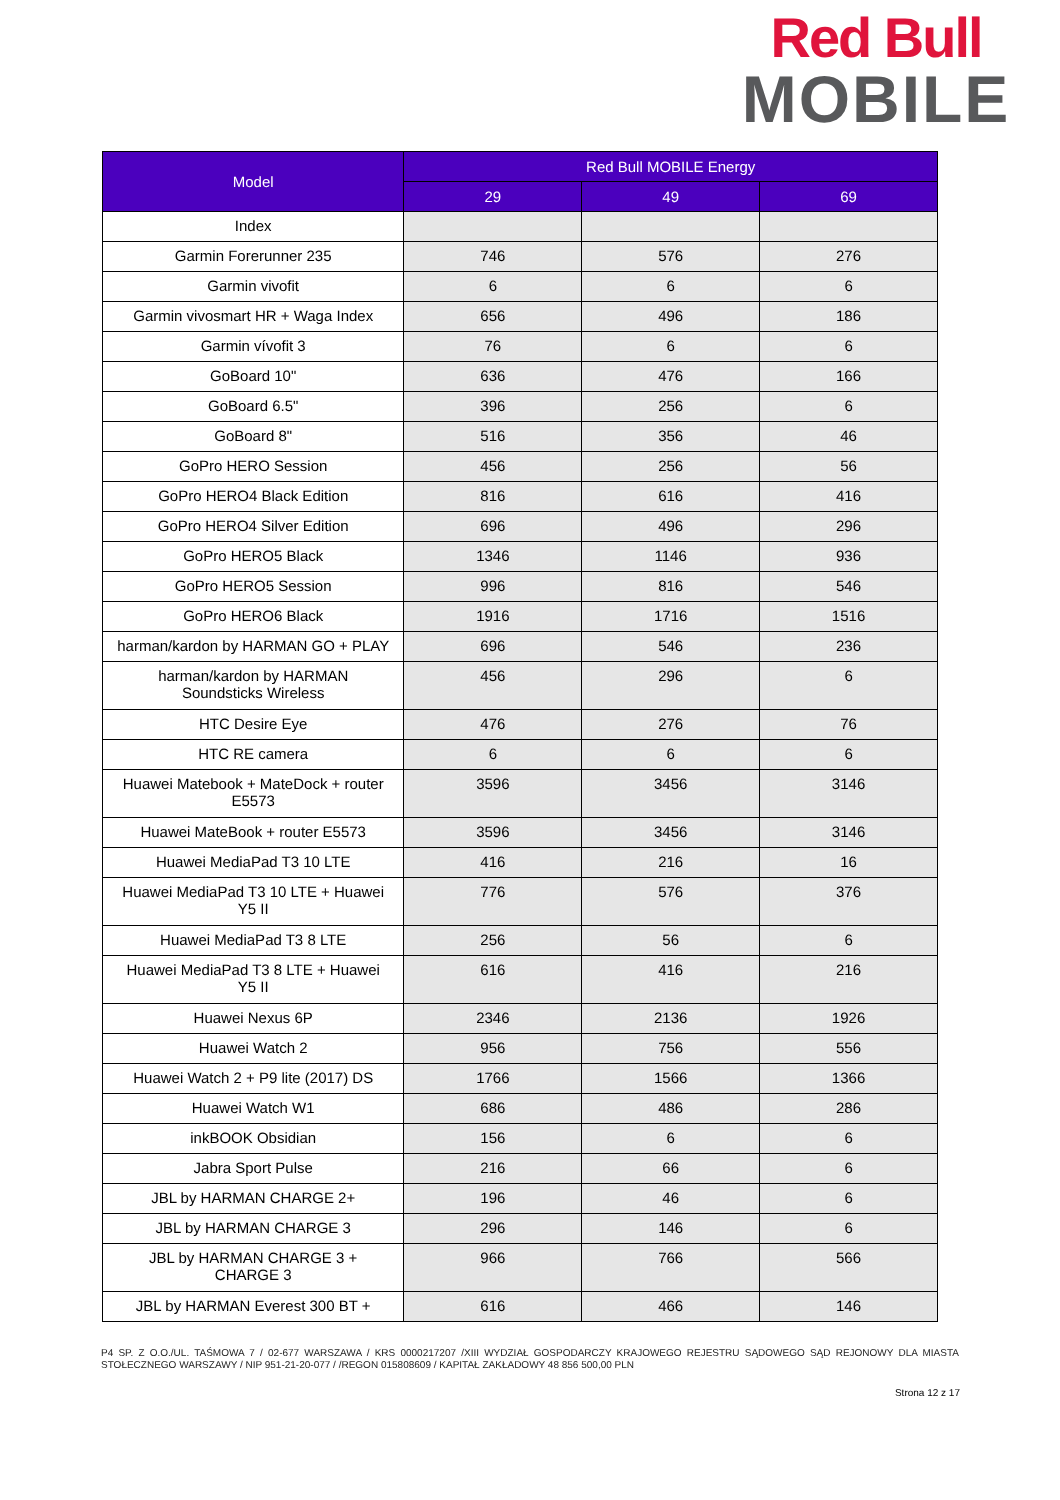Red Bull
MOBILE
| Model | Red Bull MOBILE Energy | | |
| --- | --- | --- | --- |
| | 29 | 49 | 69 |
| Index | | | |
| Garmin Forerunner 235 | 746 | 576 | 276 |
| Garmin vivofit | 6 | 6 | 6 |
| Garmin vivosmart HR + Waga Index | 656 | 496 | 186 |
| Garmin vívofit 3 | 76 | 6 | 6 |
| GoBoard 10" | 636 | 476 | 166 |
| GoBoard 6.5" | 396 | 256 | 6 |
| GoBoard 8" | 516 | 356 | 46 |
| GoPro HERO Session | 456 | 256 | 56 |
| GoPro HERO4 Black Edition | 816 | 616 | 416 |
| GoPro HERO4 Silver Edition | 696 | 496 | 296 |
| GoPro HERO5 Black | 1346 | 1146 | 936 |
| GoPro HERO5 Session | 996 | 816 | 546 |
| GoPro HERO6 Black | 1916 | 1716 | 1516 |
| harman/kardon by HARMAN GO + PLAY | 696 | 546 | 236 |
| harman/kardon by HARMAN Soundsticks Wireless | 456 | 296 | 6 |
| HTC Desire Eye | 476 | 276 | 76 |
| HTC RE camera | 6 | 6 | 6 |
| Huawei Matebook + MateDock + router E5573 | 3596 | 3456 | 3146 |
| Huawei MateBook + router E5573 | 3596 | 3456 | 3146 |
| Huawei MediaPad T3 10 LTE | 416 | 216 | 16 |
| Huawei MediaPad T3 10 LTE + Huawei Y5 II | 776 | 576 | 376 |
| Huawei MediaPad T3 8 LTE | 256 | 56 | 6 |
| Huawei MediaPad T3 8 LTE + Huawei Y5 II | 616 | 416 | 216 |
| Huawei Nexus 6P | 2346 | 2136 | 1926 |
| Huawei Watch 2 | 956 | 756 | 556 |
| Huawei Watch 2 + P9 lite (2017) DS | 1766 | 1566 | 1366 |
| Huawei Watch W1 | 686 | 486 | 286 |
| inkBOOK Obsidian | 156 | 6 | 6 |
| Jabra Sport Pulse | 216 | 66 | 6 |
| JBL by HARMAN CHARGE 2+ | 196 | 46 | 6 |
| JBL by HARMAN CHARGE 3 | 296 | 146 | 6 |
| JBL by HARMAN CHARGE 3 + CHARGE 3 | 966 | 766 | 566 |
| JBL by HARMAN Everest 300 BT + | 616 | 466 | 146 |
P4 SP. Z O.O./UL. TAŚMOWA 7 / 02-677 WARSZAWA / KRS 0000217207 /XIII WYDZIAŁ GOSPODARCZY KRAJOWEGO REJESTRU SĄDOWEGO SĄD REJONOWY DLA MIASTA STOŁECZNEGO WARSZAWY / NIP 951-21-20-077 / /REGON 015808609 / KAPITAŁ ZAKŁADOWY 48 856 500,00 PLN
Strona 12 z 17